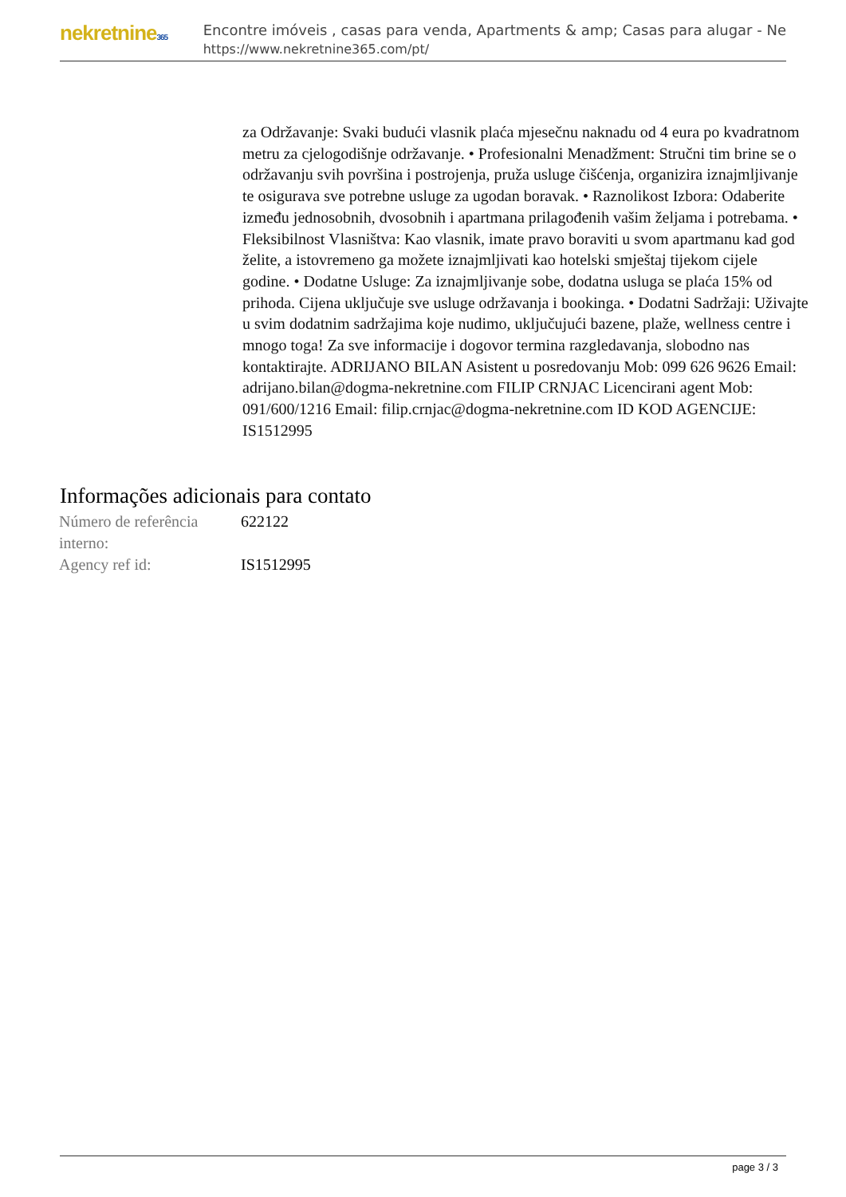nekretnine365
Encontre imóveis , casas para venda, Apartments & amp; Casas para alugar - Ne
https://www.nekretnine365.com/pt/
za Održavanje: Svaki budući vlasnik plaća mjesečnu naknadu od 4 eura po kvadratnom metru za cjelogodišnje održavanje. • Profesionalni Menadžment: Stručni tim brine se o održavanju svih površina i postrojenja, pruža usluge čišćenja, organizira iznajmljivanje te osigurava sve potrebne usluge za ugodan boravak. • Raznolikost Izbora: Odaberite između jednosobnih, dvosobnih i apartmana prilagođenih vašim željama i potrebama. • Fleksibilnost Vlasništva: Kao vlasnik, imate pravo boraviti u svom apartmanu kad god želite, a istovremeno ga možete iznajmljivati kao hotelski smještaj tijekom cijele godine. • Dodatne Usluge: Za iznajmljivanje sobe, dodatna usluga se plaća 15% od prihoda. Cijena uključuje sve usluge održavanja i bookinga. • Dodatni Sadržaji: Uživajte u svim dodatnim sadržajima koje nudimo, uključujući bazene, plaže, wellness centre i mnogo toga! Za sve informacije i dogovor termina razgledavanja, slobodno nas kontaktirajte. ADRIJANO BILAN Asistent u posredovanju Mob: 099 626 9626 Email: adrijano.bilan@dogma-nekretnine.com FILIP CRNJAC Licencirani agent Mob: 091/600/1216 Email: filip.crnjac@dogma-nekretnine.com ID KOD AGENCIJE: IS1512995
Informações adicionais para contato
| Número de referência interno: | 622122 |
| Agency ref id: | IS1512995 |
page 3 / 3